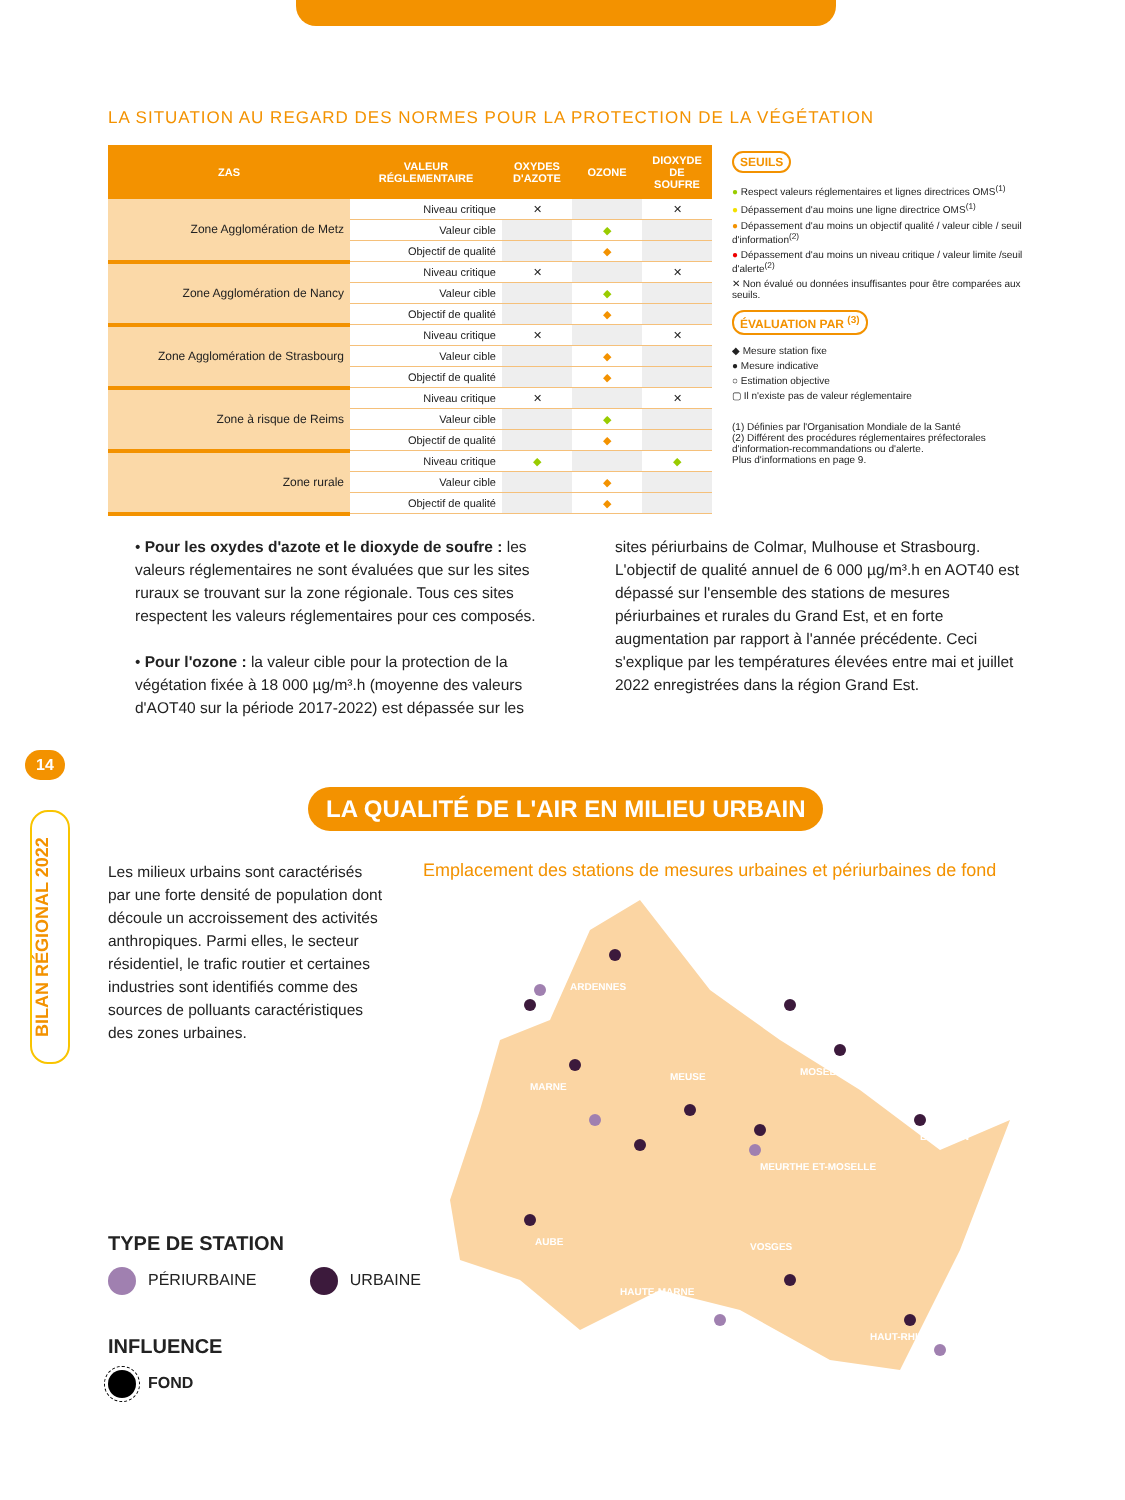LA SITUATION AU REGARD DES NORMES POUR LA PROTECTION DE LA VÉGÉTATION
| ZAS | VALEUR RÉGLEMENTAIRE | OXYDES D'AZOTE | OZONE | DIOXYDE DE SOUFRE |
| --- | --- | --- | --- | --- |
| Zone Agglomération de Metz | Niveau critique | ✕ | | ✕ |
| | Valeur cible | | ◆ | |
| | Objectif de qualité | | ◆ | |
| Zone Agglomération de Nancy | Niveau critique | ✕ | | ✕ |
| | Valeur cible | | ◆ | |
| | Objectif de qualité | | ◆ | |
| Zone Agglomération de Strasbourg | Niveau critique | ✕ | | ✕ |
| | Valeur cible | | ◆ | |
| | Objectif de qualité | | ◆ | |
| Zone à risque de Reims | Niveau critique | ✕ | | ✕ |
| | Valeur cible | | ◆ | |
| | Objectif de qualité | | ◆ | |
| Zone rurale | Niveau critique | ◆ | | ◆ |
| | Valeur cible | | ◆ | |
| | Objectif de qualité | | ◆ | |
SEUILS
● Respect valeurs réglementaires et lignes directrices OMS<sup>(1)</sup>
● Dépassement d'au moins une ligne directrice OMS<sup>(1)</sup>
● Dépassement d'au moins un objectif qualité / valeur cible / seuil d'information<sup>(2)</sup>
● Dépassement d'au moins un niveau critique / valeur limite /seuil d'alerte<sup>(2)</sup>
✕ Non évalué ou données insuffisantes pour être comparées aux seuils.
ÉVALUATION PAR <sup>(3)</sup>
◆ Mesure station fixe
● Mesure indicative
○ Estimation objective
▢ Il n'existe pas de valeur réglementaire
(1) Définies par l'Organisation Mondiale de la Santé
(2) Différent des procédures réglementaires préfectorales d'information-recommandations ou d'alerte.
Plus d'informations en page 9.
• Pour les oxydes d'azote et le dioxyde de soufre : les valeurs réglementaires ne sont évaluées que sur les sites ruraux se trouvant sur la zone régionale. Tous ces sites respectent les valeurs réglementaires pour ces composés.
• Pour l'ozone : la valeur cible pour la protection de la végétation fixée à 18 000 µg/m³.h (moyenne des valeurs d'AOT40 sur la période 2017-2022) est dépassée sur les
sites périurbains de Colmar, Mulhouse et Strasbourg. L'objectif de qualité annuel de 6 000 µg/m³.h en AOT40 est dépassé sur l'ensemble des stations de mesures périurbaines et rurales du Grand Est, et en forte augmentation par rapport à l'année précédente. Ceci s'explique par les températures élevées entre mai et juillet 2022 enregistrées dans la région Grand Est.
14
BILAN RÉGIONAL 2022
LA QUALITÉ DE L'AIR EN MILIEU URBAIN
Les milieux urbains sont caractérisés par une forte densité de population dont découle un accroissement des activités anthropiques. Parmi elles, le secteur résidentiel, le trafic routier et certaines industries sont identifiés comme des sources de polluants caractéristiques des zones urbaines.
Emplacement des stations de mesures urbaines et périurbaines de fond
ARDENNES
MARNE
MEUSE
MOSELLE
BAS-RHIN
MEURTHE ET-MOSELLE
AUBE
VOSGES
HAUTE-MARNE
HAUT-RHIN
TYPE DE STATION
PÉRIURBAINE URBAINE
INFLUENCE
FOND